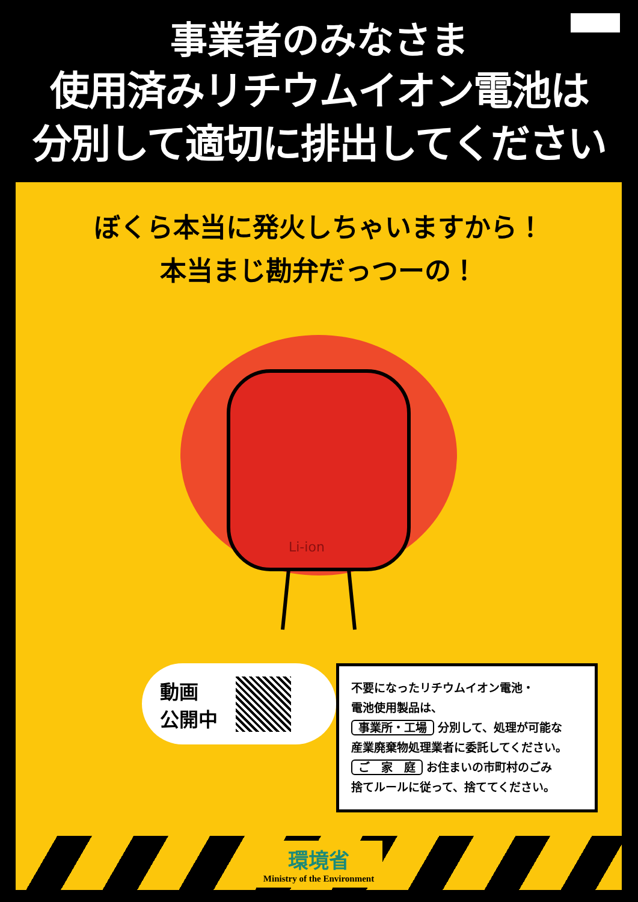事業者のみなさま
使用済みリチウムイオン電池は
分別して適切に排出してください
ぼくら本当に発火しちゃいますから！
本当まじ勘弁だっつーの！
Li-ion
動画
公開中
不要になったリチウムイオン電池・
電池使用製品は、
事業所・工場 分別して、処理が可能な
産業廃棄物処理業者に委託してください。
ご　家　庭 お住まいの市町村のごみ
捨てルールに従って、捨ててください。
環境省
Ministry of the Environment